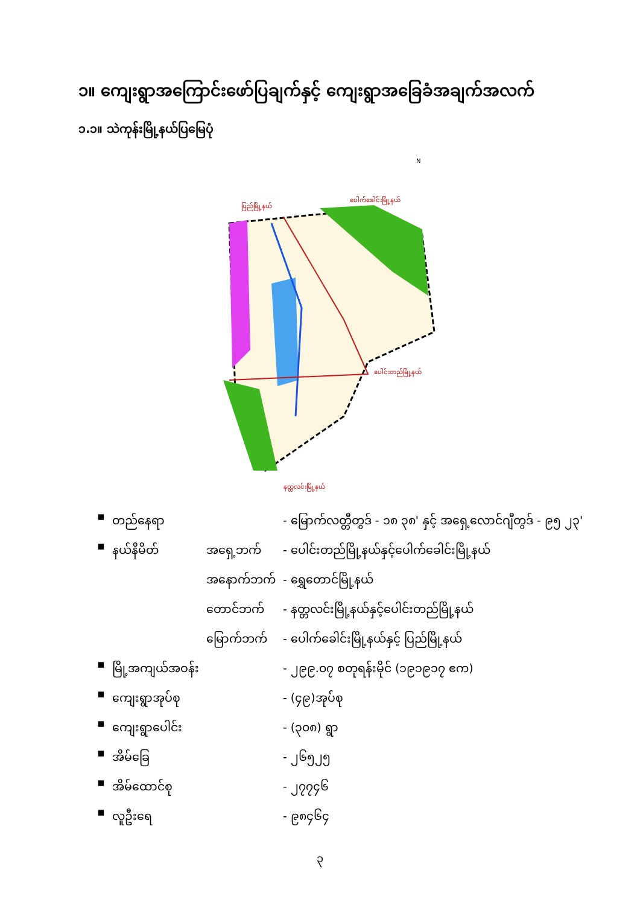၁။ ကျေးရွာအကြောင်းဖော်ပြချက်နှင့် ကျေးရွာအခြေခံအချက်အလက်
၁.၁။ သဲကုန်းမြို့နယ်ပြမြေပုံ
ပြည်မြို့နယ်
ပေါက်ခေါင်းမြို့နယ်
ပေါင်းတည်မြို့နယ်
နတ္တလင်းမြို့နယ်
N
| ▪ | တည်နေရာ | | - မြောက်လတ္တီတွဒ် - ၁၈ ၃၈' နှင့် အရှေ့လောင်ဂျီတွဒ် - ၉၅ ၂၃' |
| ▪ | နယ်နိမိတ် | အရှေ့ဘက် | - ပေါင်းတည်မြို့နယ်နှင့်ပေါက်ခေါင်းမြို့နယ် |
| | | အနောက်ဘက် | - ရွှေတောင်မြို့နယ် |
| | | တောင်ဘက် | - နတ္တလင်းမြို့နယ်နှင့်ပေါင်းတည်မြို့နယ် |
| | | မြောက်ဘက် | - ပေါက်ခေါင်းမြို့နယ်နှင့် ပြည်မြို့နယ် |
| ▪ | မြို့အကျယ်အဝန်း | | - ၂၉၉.၀၇ စတုရန်းမိုင် (၁၉၁၉၁၇ ဧက) |
| ▪ | ကျေးရွာအုပ်စု | | - (၄၉)အုပ်စု |
| ▪ | ကျေးရွာပေါင်း | | - (၃၀၈) ရွာ |
| ▪ | အိမ်ခြေ | | - ၂၆၅၂၅ |
| ▪ | အိမ်ထောင်စု | | - ၂၇၇၄၆ |
| ▪ | လူဦးရေ | | - ၉၈၄၆၄ |
၃